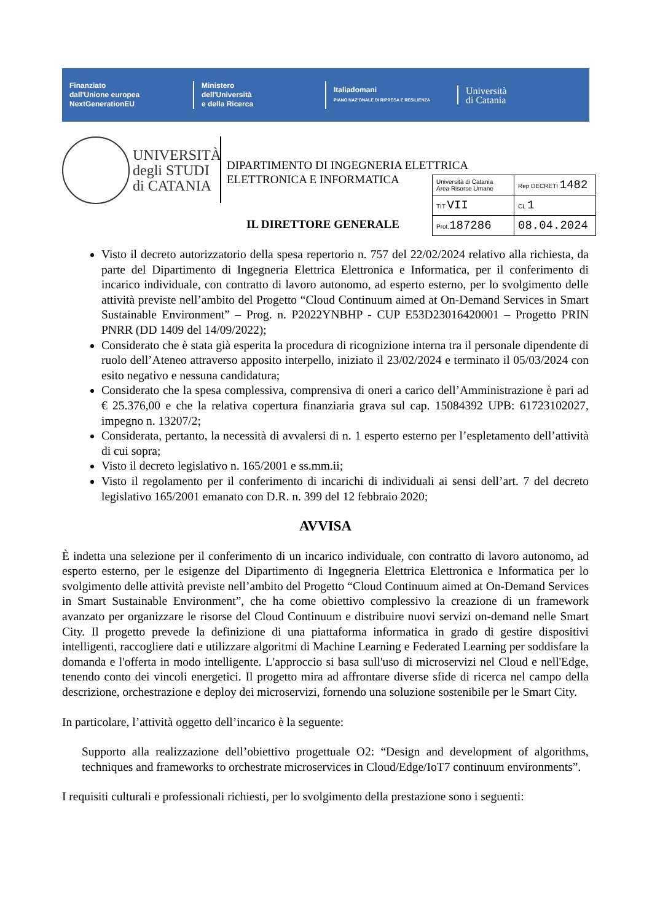Finanziato
dall'Unione europea
NextGenerationEU
Ministero
dell'Università
e della Ricerca
Italiadomani
PIANO NAZIONALE DI RIPRESA E RESILIENZA
Università
di Catania
UNIVERSITÀ
degli STUDI
di CATANIA
DIPARTIMENTO DI INGEGNERIA ELETTRICA
ELETTRONICA E INFORMATICA
IL DIRETTORE GENERALE
| Università di Catania Area Risorse Umane | Rep DECRETI 1482 |
| TIT VII | CL 1 |
| Prot. 187286 | 08.04.2024 |
Visto il decreto autorizzatorio della spesa repertorio n. 757 del 22/02/2024 relativo alla richiesta, da parte del Dipartimento di Ingegneria Elettrica Elettronica e Informatica, per il conferimento di incarico individuale, con contratto di lavoro autonomo, ad esperto esterno, per lo svolgimento delle attività previste nell’ambito del Progetto “Cloud Continuum aimed at On-Demand Services in Smart Sustainable Environment” – Prog. n. P2022YNBHP - CUP E53D23016420001 – Progetto PRIN PNRR (DD 1409 del 14/09/2022);
Considerato che è stata già esperita la procedura di ricognizione interna tra il personale dipendente di ruolo dell’Ateneo attraverso apposito interpello, iniziato il 23/02/2024 e terminato il 05/03/2024 con esito negativo e nessuna candidatura;
Considerato che la spesa complessiva, comprensiva di oneri a carico dell’Amministrazione è pari ad € 25.376,00 e che la relativa copertura finanziaria grava sul cap. 15084392 UPB: 61723102027, impegno n. 13207/2;
Considerata, pertanto, la necessità di avvalersi di n. 1 esperto esterno per l’espletamento dell’attività di cui sopra;
Visto il decreto legislativo n. 165/2001 e ss.mm.ii;
Visto il regolamento per il conferimento di incarichi di individuali ai sensi dell’art. 7 del decreto legislativo 165/2001 emanato con D.R. n. 399 del 12 febbraio 2020;
AVVISA
È indetta una selezione per il conferimento di un incarico individuale, con contratto di lavoro autonomo, ad esperto esterno, per le esigenze del Dipartimento di Ingegneria Elettrica Elettronica e Informatica per lo svolgimento delle attività previste nell’ambito del Progetto “Cloud Continuum aimed at On-Demand Services in Smart Sustainable Environment”, che ha come obiettivo complessivo la creazione di un framework avanzato per organizzare le risorse del Cloud Continuum e distribuire nuovi servizi on-demand nelle Smart City. Il progetto prevede la definizione di una piattaforma informatica in grado di gestire dispositivi intelligenti, raccogliere dati e utilizzare algoritmi di Machine Learning e Federated Learning per soddisfare la domanda e l'offerta in modo intelligente. L'approccio si basa sull'uso di microservizi nel Cloud e nell'Edge, tenendo conto dei vincoli energetici. Il progetto mira ad affrontare diverse sfide di ricerca nel campo della descrizione, orchestrazione e deploy dei microservizi, fornendo una soluzione sostenibile per le Smart City.
In particolare, l’attività oggetto dell’incarico è la seguente:
Supporto alla realizzazione dell’obiettivo progettuale O2: “Design and development of algorithms, techniques and frameworks to orchestrate microservices in Cloud/Edge/IoT7 continuum environments”.
I requisiti culturali e professionali richiesti, per lo svolgimento della prestazione sono i seguenti: